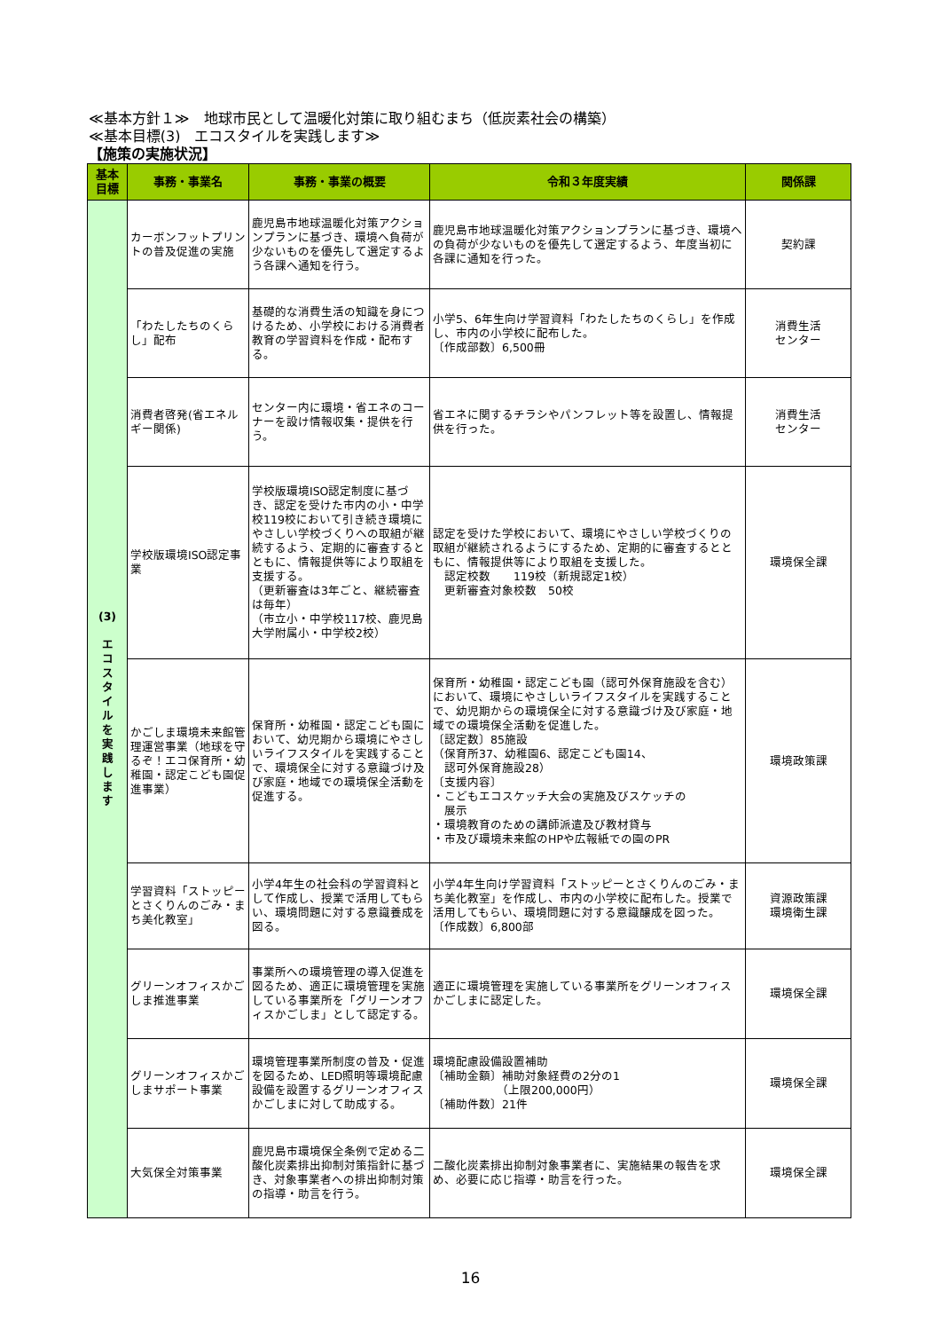≪基本方針１≫　地球市民として温暖化対策に取り組むまち（低炭素社会の構築）
≪基本目標(3)　エコスタイルを実践します≫
【施策の実施状況】
| 基本 目標 | 事務・事業名 | 事務・事業の概要 | 令和３年度実績 | 関係課 |
| --- | --- | --- | --- | --- |
| (3) エ コ ス タ イ ル を 実 践 し ま す | カーボンフットプリントの普及促進の実施 | 鹿児島市地球温暖化対策アクションプランに基づき、環境へ負荷が少ないものを優先して選定するよう各課へ通知を行う。 | 鹿児島市地球温暖化対策アクションプランに基づき、環境への負荷が少ないものを優先して選定するよう、年度当初に各課に通知を行った。 | 契約課 |
| | 「わたしたちのくらし」配布 | 基礎的な消費生活の知識を身につけるため、小学校における消費者教育の学習資料を作成・配布する。 | 小学5、6年生向け学習資料「わたしたちのくらし」を作成し、市内の小学校に配布した。 〔作成部数〕6,500冊 | 消費生活 センター |
| | 消費者啓発(省エネルギー関係) | センター内に環境・省エネのコーナーを設け情報収集・提供を行う。 | 省エネに関するチラシやパンフレット等を設置し、情報提供を行った。 | 消費生活 センター |
| | 学校版環境ISO認定事業 | 学校版環境ISO認定制度に基づき、認定を受けた市内の小・中学校119校において引き続き環境にやさしい学校づくりへの取組が継続するよう、定期的に審査するとともに、情報提供等により取組を支援する。 （更新審査は3年ごと、継続審査は毎年） （市立小・中学校117校、鹿児島大学附属小・中学校2校） | 認定を受けた学校において、環境にやさしい学校づくりの取組が継続されるようにするため、定期的に審査するとともに、情報提供等により取組を支援した。 認定校数 119校（新規認定1校） 更新審査対象校数 50校 | 環境保全課 |
| | かごしま環境未来館管理運営事業（地球を守るぞ！エコ保育所・幼稚園・認定こども園促進事業） | 保育所・幼稚園・認定こども園において、幼児期から環境にやさしいライフスタイルを実践することで、環境保全に対する意識づけ及び家庭・地域での環境保全活動を促進する。 | 保育所・幼稚園・認定こども園（認可外保育施設を含む）において、環境にやさしいライフスタイルを実践することで、幼児期からの環境保全に対する意識づけ及び家庭・地域での環境保全活動を促進した。 〔認定数〕85施設 （保育所37、幼稚園6、認定こども園14、 認可外保育施設28） 〔支援内容〕 ・こどもエコスケッチ大会の実施及びスケッチの 展示 ・環境教育のための講師派遣及び教材貸与 ・市及び環境未来館のHPや広報紙での園のPR | 環境政策課 |
| | 学習資料「ストッピーとさくりんのごみ・まち美化教室」 | 小学4年生の社会科の学習資料として作成し、授業で活用してもらい、環境問題に対する意識養成を図る。 | 小学4年生向け学習資料「ストッピーとさくりんのごみ・まち美化教室」を作成し、市内の小学校に配布した。授業で活用してもらい、環境問題に対する意識醸成を図った。 〔作成数〕6,800部 | 資源政策課 環境衛生課 |
| | グリーンオフィスかごしま推進事業 | 事業所への環境管理の導入促進を図るため、適正に環境管理を実施している事業所を「グリーンオフィスかごしま」として認定する。 | 適正に環境管理を実施している事業所をグリーンオフィスかごしまに認定した。 | 環境保全課 |
| | グリーンオフィスかごしまサポート事業 | 環境管理事業所制度の普及・促進を図るため、LED照明等環境配慮設備を設置するグリーンオフィスかごしまに対して助成する。 | 環境配慮設備設置補助 〔補助金額〕補助対象経費の2分の1 （上限200,000円） 〔補助件数〕21件 | 環境保全課 |
| | 大気保全対策事業 | 鹿児島市環境保全条例で定める二酸化炭素排出抑制対策指針に基づき、対象事業者への排出抑制対策の指導・助言を行う。 | 二酸化炭素排出抑制対象事業者に、実施結果の報告を求め、必要に応じ指導・助言を行った。 | 環境保全課 |
16